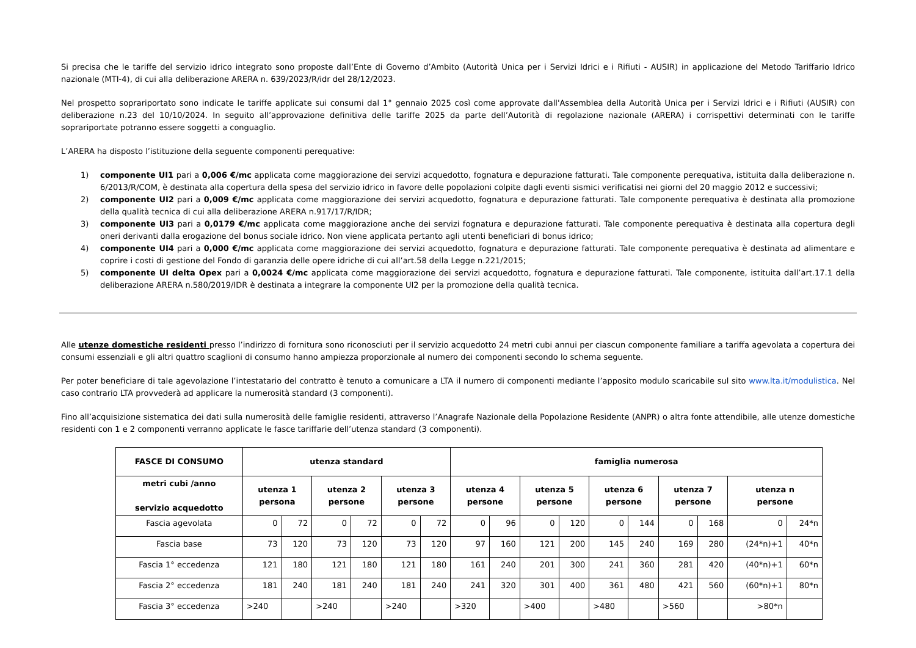Si precisa che le tariffe del servizio idrico integrato sono proposte dall’Ente di Governo d’Ambito (Autorità Unica per i Servizi Idrici e i Rifiuti - AUSIR) in applicazione del Metodo Tariffario Idrico nazionale (MTI-4), di cui alla deliberazione ARERA n. 639/2023/R/idr del 28/12/2023.
Nel prospetto soprariportato sono indicate le tariffe applicate sui consumi dal 1° gennaio 2025 così come approvate dall'Assemblea della Autorità Unica per i Servizi Idrici e i Rifiuti (AUSIR) con deliberazione n.23 del 10/10/2024. In seguito all’approvazione definitiva delle tariffe 2025 da parte dell’Autorità di regolazione nazionale (ARERA) i corrispettivi determinati con le tariffe soprariportate potranno essere soggetti a conguaglio.
L’ARERA ha disposto l’istituzione della seguente componenti perequative:
1) componente UI1 pari a 0,006 €/mc applicata come maggiorazione dei servizi acquedotto, fognatura e depurazione fatturati. Tale componente perequativa, istituita dalla deliberazione n. 6/2013/R/COM, è destinata alla copertura della spesa del servizio idrico in favore delle popolazioni colpite dagli eventi sismici verificatisi nei giorni del 20 maggio 2012 e successivi;
2) componente UI2 pari a 0,009 €/mc applicata come maggiorazione dei servizi acquedotto, fognatura e depurazione fatturati. Tale componente perequativa è destinata alla promozione della qualità tecnica di cui alla deliberazione ARERA n.917/17/R/IDR;
3) componente UI3 pari a 0,0179 €/mc applicata come maggiorazione anche dei servizi fognatura e depurazione fatturati. Tale componente perequativa è destinata alla copertura degli oneri derivanti dalla erogazione del bonus sociale idrico. Non viene applicata pertanto agli utenti beneficiari di bonus idrico;
4) componente UI4 pari a 0,000 €/mc applicata come maggiorazione dei servizi acquedotto, fognatura e depurazione fatturati. Tale componente perequativa è destinata ad alimentare e coprire i costi di gestione del Fondo di garanzia delle opere idriche di cui all’art.58 della Legge n.221/2015;
5) componente UI delta Opex pari a 0,0024 €/mc applicata come maggiorazione dei servizi acquedotto, fognatura e depurazione fatturati. Tale componente, istituita dall’art.17.1 della deliberazione ARERA n.580/2019/IDR è destinata a integrare la componente UI2 per la promozione della qualità tecnica.
Alle utenze domestiche residenti presso l’indirizzo di fornitura sono riconosciuti per il servizio acquedotto 24 metri cubi annui per ciascun componente familiare a tariffa agevolata a copertura dei consumi essenziali e gli altri quattro scaglioni di consumo hanno ampiezza proporzionale al numero dei componenti secondo lo schema seguente.
Per poter beneficiare di tale agevolazione l’intestatario del contratto è tenuto a comunicare a LTA il numero di componenti mediante l’apposito modulo scaricabile sul sito www.lta.it/modulistica. Nel caso contrario LTA provvederà ad applicare la numerosità standard (3 componenti).
Fino all’acquisizione sistematica dei dati sulla numerosità delle famiglie residenti, attraverso l’Anagrafe Nazionale della Popolazione Residente (ANPR) o altra fonte attendibile, alle utenze domestiche residenti con 1 e 2 componenti verranno applicate le fasce tariffarie dell’utenza standard (3 componenti).
| FASCE DI CONSUMO | utenza standard | | | | | | famiglia numerosa | | | | | | | | | |
| --- | --- | --- | --- | --- | --- | --- | --- | --- | --- | --- | --- | --- | --- | --- | --- | --- |
| metri cubi /anno servizio acquedotto | utenza 1 persona | | utenza 2 persone | | utenza 3 persone | | utenza 4 persone | | utenza 5 persone | | utenza 6 persone | | utenza 7 persone | | utenza n persone | |
| Fascia agevolata | 0 | 72 | 0 | 72 | 0 | 72 | 0 | 96 | 0 | 120 | 0 | 144 | 0 | 168 | 0 | 24*n |
| Fascia base | 73 | 120 | 73 | 120 | 73 | 120 | 97 | 160 | 121 | 200 | 145 | 240 | 169 | 280 | (24*n)+1 | 40*n |
| Fascia 1° eccedenza | 121 | 180 | 121 | 180 | 121 | 180 | 161 | 240 | 201 | 300 | 241 | 360 | 281 | 420 | (40*n)+1 | 60*n |
| Fascia 2° eccedenza | 181 | 240 | 181 | 240 | 181 | 240 | 241 | 320 | 301 | 400 | 361 | 480 | 421 | 560 | (60*n)+1 | 80*n |
| Fascia 3° eccedenza | >240 | | >240 | | >240 | | >320 | | >400 | | >480 | | >560 | | >80*n | |